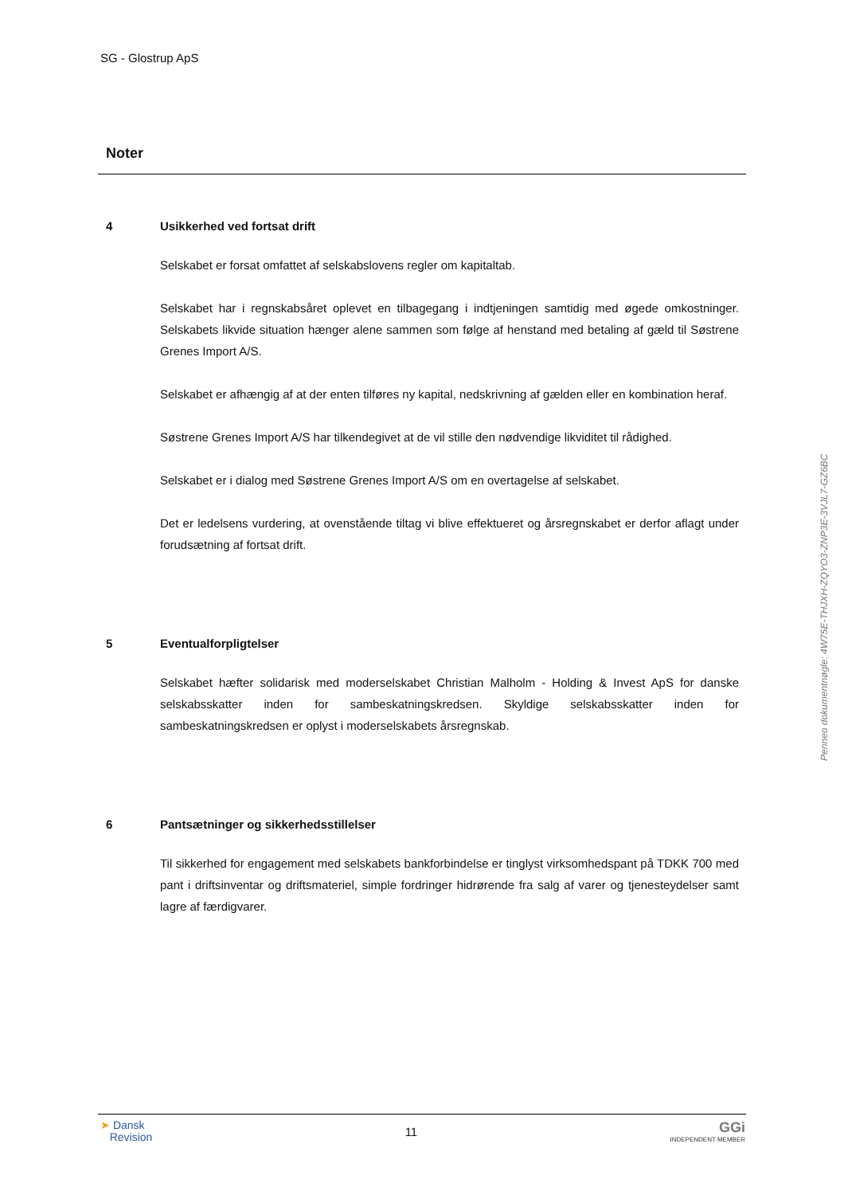SG - Glostrup ApS
Noter
4 Usikkerhed ved fortsat drift
Selskabet er forsat omfattet af selskabslovens regler om kapitaltab.
Selskabet har i regnskabsåret oplevet en tilbagegang i indtjeningen samtidig med øgede omkostninger. Selskabets likvide situation hænger alene sammen som følge af henstand med betaling af gæld til Søstrene Grenes Import A/S.
Selskabet er afhængig af at der enten tilføres ny kapital, nedskrivning af gælden eller en kombination heraf.
Søstrene Grenes Import A/S har tilkendegivet at de vil stille den nødvendige likviditet til rådighed.
Selskabet er i dialog med Søstrene Grenes Import A/S om en overtagelse af selskabet.
Det er ledelsens vurdering, at ovenstående tiltag vi blive effektueret og årsregnskabet er derfor aflagt under forudsætning af fortsat drift.
5 Eventualforpligtelser
Selskabet hæfter solidarisk med moderselskabet Christian Malholm - Holding & Invest ApS for danske selskabsskatter inden for sambeskatningskredsen. Skyldige selskabsskatter inden for sambeskatningskredsen er oplyst i moderselskabets årsregnskab.
6 Pantsætninger og sikkerhedsstillelser
Til sikkerhed for engagement med selskabets bankforbindelse er tinglyst virksomhedspant på TDKK 700 med pant i driftsinventar og driftsmateriel, simple fordringer hidrørende fra salg af varer og tjenesteydelser samt lagre af færdigvarer.
Penneo dokumentnøgle: 4W75E-THJXH-ZQYO3-ZNP3E-3VJL7-GZ6BC
➤ Dansk
Revision
11
GGi
INDEPENDENT MEMBER